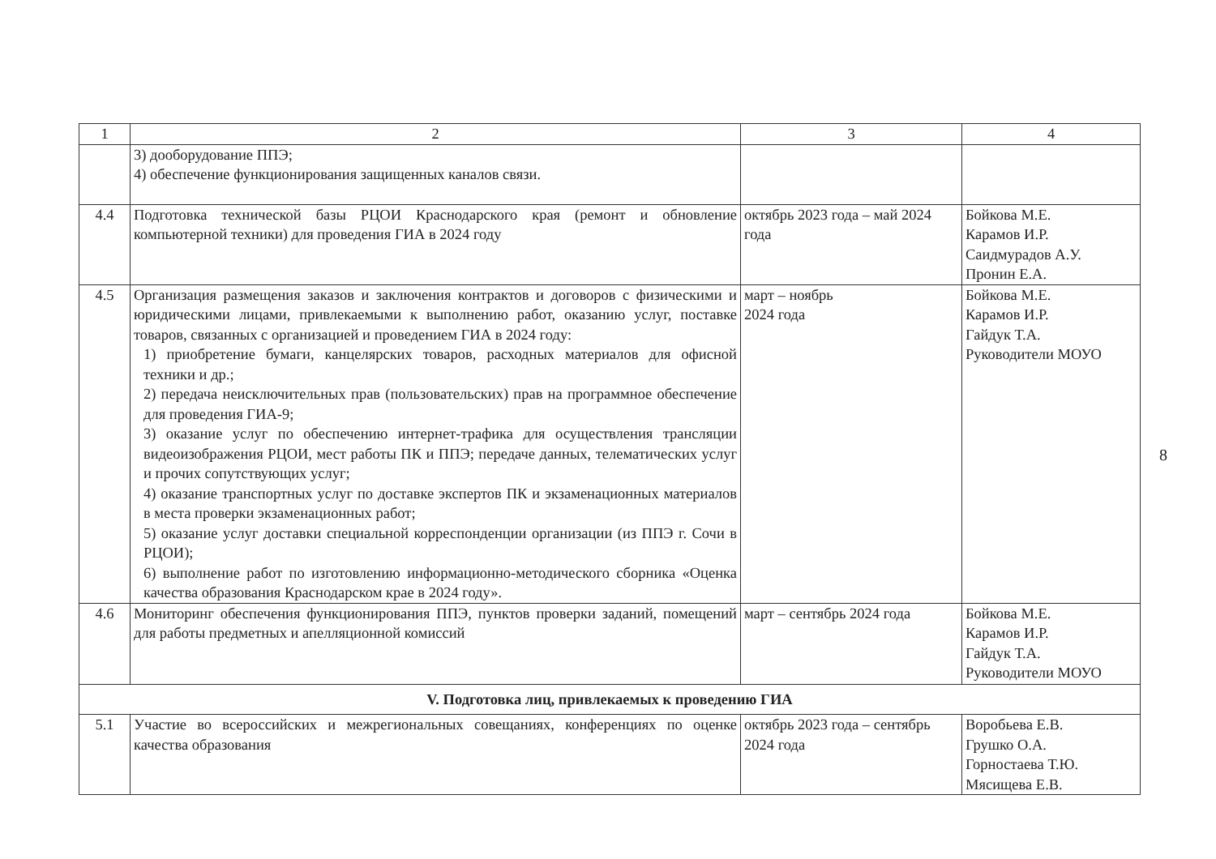| 1 | 2 | 3 | 4 |
| --- | --- | --- | --- |
| | 3) дооборудование ППЭ; 4) обеспечение функционирования защищенных каналов связи. | | |
| 4.4 | Подготовка технической базы РЦОИ Краснодарского края (ремонт и обновление компьютерной техники) для проведения ГИА в 2024 году | октябрь 2023 года – май 2024 года | Бойкова М.Е. Карамов И.Р. Саидмурадов А.У. Пронин Е.А. |
| 4.5 | Организация размещения заказов и заключения контрактов и договоров с физическими и юридическими лицами, привлекаемыми к выполнению работ, оказанию услуг, поставке товаров, связанных с организацией и проведением ГИА в 2024 году: 1) приобретение бумаги, канцелярских товаров, расходных материалов для офисной техники и др.; 2) передача неисключительных прав (пользовательских) прав на программное обеспечение для проведения ГИА-9; 3) оказание услуг по обеспечению интернет-трафика для осуществления трансляции видеоизображения РЦОИ, мест работы ПК и ППЭ; передаче данных, телематических услуг и прочих сопутствующих услуг; 4) оказание транспортных услуг по доставке экспертов ПК и экзаменационных материалов в места проверки экзаменационных работ; 5) оказание услуг доставки специальной корреспонденции организации (из ППЭ г. Сочи в РЦОИ); 6) выполнение работ по изготовлению информационно-методического сборника «Оценка качества образования Краснодарском крае в 2024 году». | март – ноябрь 2024 года | Бойкова М.Е. Карамов И.Р. Гайдук Т.А. Руководители МОУО |
| 4.6 | Мониторинг обеспечения функционирования ППЭ, пунктов проверки заданий, помещений для работы предметных и апелляционной комиссий | март – сентябрь 2024 года | Бойкова М.Е. Карамов И.Р. Гайдук Т.А. Руководители МОУО |
| V. Подготовка лиц, привлекаемых к проведению ГИА | | | |
| 5.1 | Участие во всероссийских и межрегиональных совещаниях, конференциях по оценке качества образования | октябрь 2023 года – сентябрь 2024 года | Воробьева Е.В. Грушко О.А. Горностаева Т.Ю. Мясищева Е.В. |
8